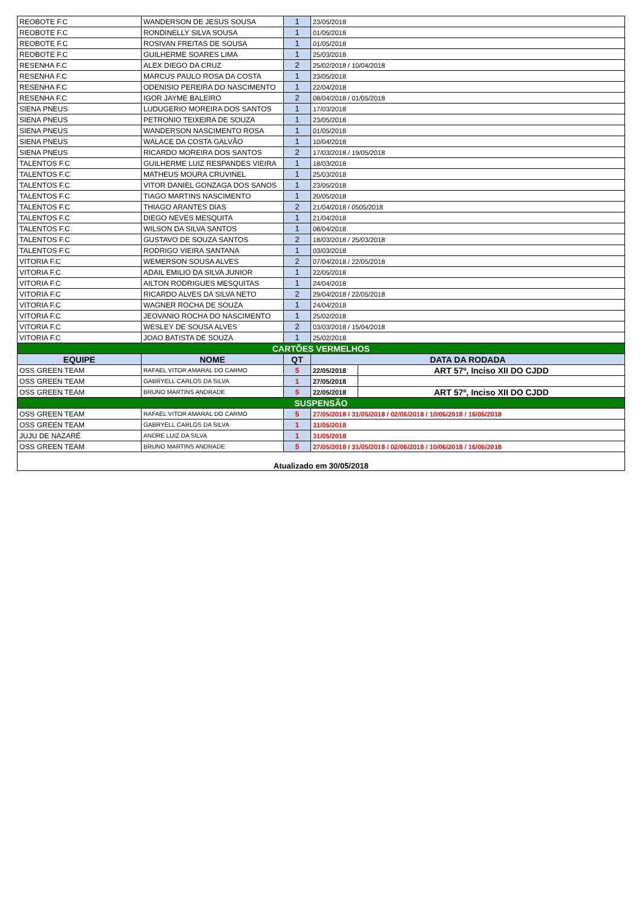| REOBOTE F.C | WANDERSON DE JESUS SOUSA | 1 | 23/05/2018 | |
| REOBOTE F.C | RONDINELLY SILVA SOUSA | 1 | 01/05/2018 | |
| REOBOTE F.C | ROSIVAN FREITAS DE SOUSA | 1 | 01/05/2018 | |
| REOBOTE F.C | GUILHERME SOARES LIMA | 1 | 25/03/2018 | |
| RESENHA F.C | ALEX DIEGO DA CRUZ | 2 | 25/02/2018 / 10/04/2018 | |
| RESENHA F.C | MARCUS PAULO ROSA DA COSTA | 1 | 23/05/2018 | |
| RESENHA F.C | ODENISIO PEREIRA DO NASCIMENTO | 1 | 22/04/2018 | |
| RESENHA F.C | IGOR JAYME BALEIRO | 2 | 08/04/2018 / 01/05/2018 | |
| SIENA PNEUS | LUDUGERIO MOREIRA DOS SANTOS | 1 | 17/03/2018 | |
| SIENA PNEUS | PETRONIO TEIXEIRA DE SOUZA | 1 | 23/05/2018 | |
| SIENA PNEUS | WANDERSON NASCIMENTO ROSA | 1 | 01/05/2018 | |
| SIENA PNEUS | WALACE DA COSTA GALVÃO | 1 | 10/04/2018 | |
| SIENA PNEUS | RICARDO MOREIRA DOS SANTOS | 2 | 17/03/2018 / 19/05/2018 | |
| TALENTOS F.C | GUILHERME LUIZ RESPANDES VIEIRA | 1 | 18/03/2018 | |
| TALENTOS F.C | MATHEUS MOURA CRUVINEL | 1 | 25/03/2018 | |
| TALENTOS F.C | VITOR DANIEL GONZAGA DOS SANOS | 1 | 23/05/2018 | |
| TALENTOS F.C | TIAGO MARTINS NASCIMENTO | 1 | 20/05/2018 | |
| TALENTOS F.C | THIAGO ARANTES DIAS | 2 | 21/04/2018 / 0505/2018 | |
| TALENTOS F.C | DIEGO NEVES MESQUITA | 1 | 21/04/2018 | |
| TALENTOS F.C | WILSON DA SILVA SANTOS | 1 | 08/04/2018 | |
| TALENTOS F.C | GUSTAVO DE SOUZA SANTOS | 2 | 18/03/2018 / 25/03/2018 | |
| TALENTOS F.C | RODRIGO VIEIRA SANTANA | 1 | 03/03/2018 | |
| VITORIA F.C | WEMERSON SOUSA ALVES | 2 | 07/04/2018 / 22/05/2018 | |
| VITORIA F.C | ADAIL EMILIO DA SILVA JUNIOR | 1 | 22/05/2018 | |
| VITORIA F.C | AILTON RODRIGUES MESQUITAS | 1 | 24/04/2018 | |
| VITORIA F.C | RICARDO ALVES DA SILVA NETO | 2 | 29/04/2018 / 22/05/2018 | |
| VITORIA F.C | WAGNER ROCHA DE SOUZA | 1 | 24/04/2018 | |
| VITORIA F.C | JEOVANIO ROCHA DO NASCIMENTO | 1 | 25/02/2018 | |
| VITORIA F.C | WESLEY DE SOUSA ALVES | 2 | 03/03/2018 / 15/04/2018 | |
| VITORIA F.C | JOAO BATISTA DE SOUZA | 1 | 25/02/2018 | |
| CARTÕES VERMELHOS | | | | |
| EQUIPE | NOME | QT | DATA DA RODADA | |
| OSS GREEN TEAM | RAFAEL VITOR AMARAL DO CARMO | 5 | 22/05/2018 | ART 57º, Inciso XII DO CJDD |
| OSS GREEN TEAM | GABRYELL CARLOS DA SILVA | 1 | 27/05/2018 | |
| OSS GREEN TEAM | BRUNO MARTINS ANDRADE | 5 | 22/05/2018 | ART 57º, Inciso XII DO CJDD |
| SUSPENSÃO | | | | |
| OSS GREEN TEAM | RAFAEL VITOR AMARAL DO CARMO | 5 | 27/05/2018 / 31/05/2018 / 02/06/2018 / 10/06/2018 / 16/05/2018 | |
| OSS GREEN TEAM | GABRYELL CARLOS DA SILVA | 1 | 31/05/2018 | |
| JUJU DE NAZARÉ | ANDRE LUIZ DA SILVA | 1 | 31/05/2018 | |
| OSS GREEN TEAM | BRUNO MARTINS ANDRADE | 5 | 27/05/2018 / 31/05/2018 / 02/06/2018 / 10/06/2018 / 16/05/2018 | |
| Atualizado em 30/05/2018 | | | | |